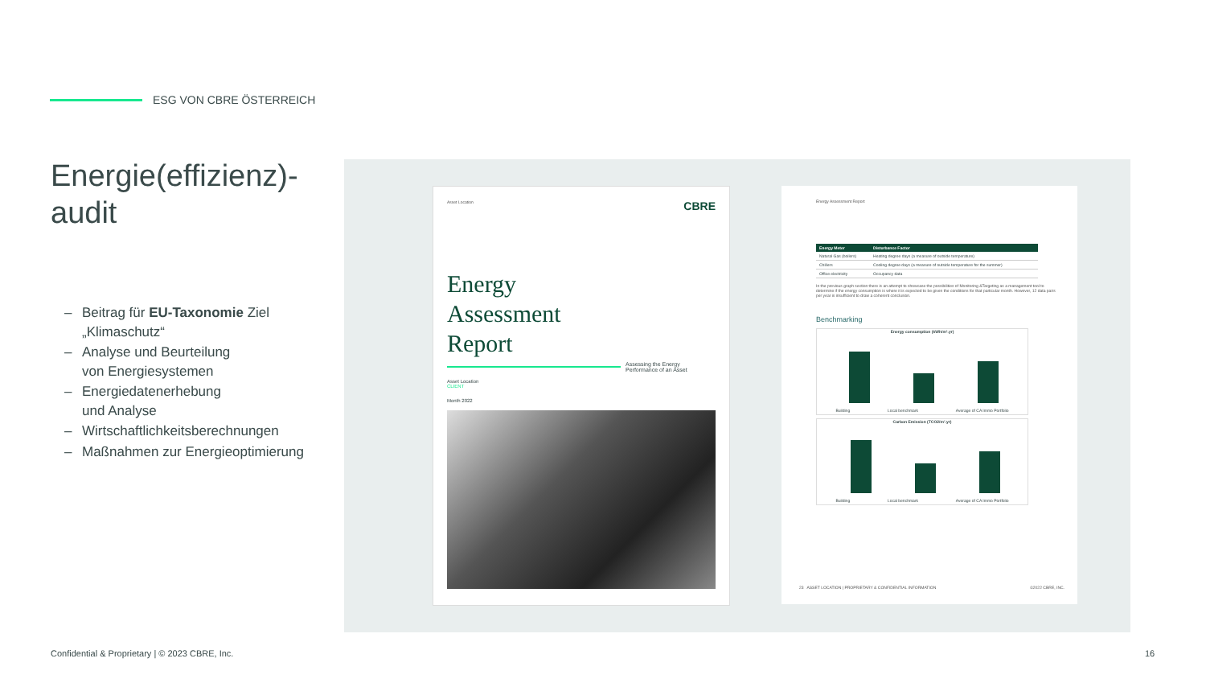ESG VON CBRE ÖSTERREICH
Energie(effizienz)-audit
– Beitrag für EU-Taxonomie Ziel „Klimaschutz“
– Analyse und Beurteilung
von Energiesystemen
– Energiedatenerhebung
und Analyse
– Wirtschaftlichkeitsberechnungen
– Maßnahmen zur Energieoptimierung
Asset Location CBRE
Energy
Assessment
Report
Assessing the Energy
Performance of an Asset
Asset Location
CLIENT
Month 2022
Energy Assessment Report
| Energy Meter | Disturbance Factor |
| --- | --- |
| Natural Gas (boilers) | Heating degree days (a measure of outside temperature) |
| Chillers | Cooling degree days (a measure of outside temperature for the summer) |
| Office electricity | Occupancy data |
In the previous graph section there is an attempt to showcase the possibilities of Monitoring &Targeting as a management tool to determine if the energy consumption is where it is expected to be given the conditions for that particular month. However, 12 data pairs per year is insufficient to draw a coherent conclusion.
Benchmarking
Energy consumption (kWh/m².yr)
Building Local benchmark Average of CA Immo Portfolio
Carbon Emission (TCO2/m².yr)
Building Local benchmark Average of CA Immo Portfolio
23 ASSET LOCATION | PROPRIETARY & CONFIDENTIAL INFORMATION ©2022 CBRE, INC.
Confidential & Proprietary | © 2023 CBRE, Inc.
16